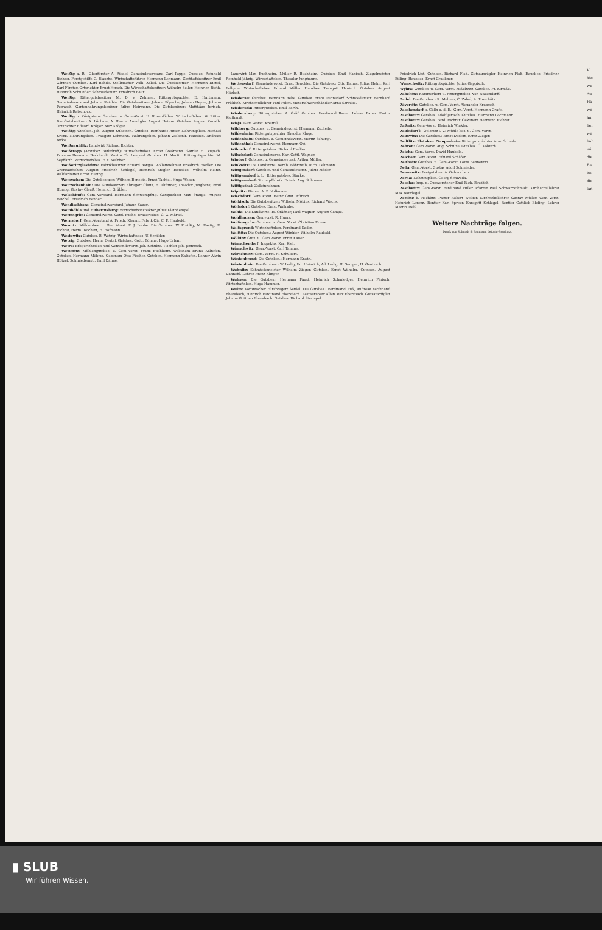Weißig a. R.: Oberförster A. Riedel. Gemeindevorstand Carl Poppe. Gutsbes. Reinhold Richter. Forstgehilfe G. Blasche. Wirtschaftsführer Hermann Lehmann. Gasthofsbesitzer Emil Gärtner. Gutsbes. Karl Rohde. Stellmacher Wilh. Zabel. Die Gutsbesitzer: Hermann Dietel, Karl Förster. Ortsrichter Ernst Hirsch. Die Wirtschaftsbesitzer: Wilhelm Seiler, Heinrich Rieth, Heinrich Schneider. Schmiedemstr. Friedrich Baur.
Weißig: Rittergutsbesitzer M. D. v. Zehmen. Rittergutspachter E. Hartmann. Gemeindevorstand Johann Reichte. Die Gutsbesitzer: Johann Pöpsche, Johann Heyne, Johann Petrasch. Gartennahrungsbesitzer Julius Heirmann. Die Gutsbesitzer: Matthäus Jurisch, Heinrich Ratschock.
Weißig b. Königstein: Gutsbes. u. Gem.-Vorst. H. Rosenlöcher. Wirtschaftsbes. W. Ritter. Die Gutsbesitzer: A. Löchner, A. Henze. Auszügler August Heinze. Gutsbes. August Kunath. Ortsrichter Eduard Kröger. Max Kröger.
Weißig: Gutsbes. Joh. August Kubatsch. Gutsbes. Reinhardt Ritter. Nahrungsbes. Michael Krenz. Nahrungsbes. Traugott Lehmann. Nahrungsbes. Johann Ziebank. Hausbes. Andreas Birke.
Weißnaußlitz: Landwirt Richard Richter.
Weißtropp (Amtsbez. Wilsdruff): Wirtschaftsbes. Ernst Gießmann. Sattler H. Kupsch. Privatus Hermann Burkhardt. Kantor Th. Leupold. Gutsbes. H. Martin. Rittergutspachter M. Seyffarth. Wirtschaftsbes. F. E. Walther.
Weißeritzglashütte: Fabrikbesitzer Eduard Borges. Zolleinnehmer Friedrich Fiedler. Die Grenzaufseher: August Friedrich Schlegel, Heinrich Ziegler. Hausbes. Wilhelm Heinz. Waldarbeiter Ernst Hering.
Weitzschen: Die Gutsbesitzer: Wilhelm Benedix, Ernst Tachiel, Hugo Weber.
Weitzschenhain: Die Gutsbesitzer: Ehregott Claus, E. Thürmer, Theodor Jungbans, Emil Hornig, Gustav Clauß, Heinrich Grübler.
Welschhufe: Gem.-Vorstand Hermann Schwempflug. Gutspachter Max Stange. August Reichel. Friedrich Bender.
Wendischbora: Gemeindevorstand Johann Sauer.
Weinböhla und Hubertusburg: Wirtschaftsinspektor Julius Kleinhempel.
Wermsgrün: Gemeindevorst. Gottl. Fuchs. Brauereibes. C. G. Märtel.
Wernsdorf: Gem.-Vorstand A. Friedr. Klemm. Fabrik-Dir. C. F. Haubold.
Wesnitz: Mühlenbes. u. Gem.-Vorst. F. J. Lobbe. Die Gutsbes. W. Preißig, M. Rastig, R. Richter, Herm. Teichert, E. Hofmann.
Westewitz: Gutsbes. B. Wetzig. Wirtschaftsbes. U. Schilder.
Wetzig: Gutsbes. Herm. Oertel. Gutsbes. Gottl. Böhme. Hugo Urban.
Wetro: Erbgerichtsbes. und Gemeindevorst. Joh. Schulze. Tischler Joh. Jermisch.
Wetteritz: Mühlengutsbes. u. Gem.-Vorst. Franz Buchheim. Oekonom Bruno Kaltofen. Gutsbes. Hermann Möbius. Oekonom Otto Fischer. Gutsbes. Hermann Kaltofen. Lehrer Alwin Hötzel. Schmiedemstr. Emil Dähne.
Landwirt Max Buchheim. Müller R. Buchheim. Gutsbes. Emil Hanisch. Ziegelmeister Reinhold Jähnig. Wirtschaftsbes. Theodor Junghanns.
Wettersdorf: Gemeindevorst. Ernst Beuchler. Die Gutsbes.: Otto Hanns, Julius Helm, Karl Fellgner. Wirtschaftsbes. Eduard Müller. Hausbes. Traugott Hanisch. Gutsbes. August Höckelt.
Wiederau: Gutsbes. Hermann Rebe. Gutsbes. Franz Pennedorf. Schmiedemstr. Bernhard Fröhlich. Kirchschullehrer Paul Pabst. Materialwarenhändler Arno Straube.
Wiederoda: Rittergutsbes. Emil Barth.
Wiedersberg: Rittergutsbes. A. Gräf. Gutsbes. Ferdinand Bauer. Lehrer Bauer. Pastor Kluthardt.
Wieja: Gem.-Vorst. Kreutel.
Wildberg: Gutsbes. u. Gemeindevorst. Hermann Zscheile.
Wildenhain: Rittergutspachter Theodor Kluge.
Wildenhain: Gutsbes. u. Gemeindevorst. Moritz Schurig.
Wildenthal: Gemeindevorst. Hermann Ott.
Wilmsdorf: Rittergutsbes. Richard Fiedler.
Wilschdorf: Gemeindevorst. Karl Gottl. Wagner.
Windorf: Gutsbes. u. Gemeindevorst. Arthur Müller.
Winkwitz: Die Landwirte: Bernh. Bähritsch, Rich. Lehmann.
Wittgendorf: Gutsbes. und Gemeindevorst. Julius Mäder.
Wittgensdorf b. L.: Rittergutsbes. Starke.
Wittgensdorf: Strumpffabrik. Friedr. Aug. Schumann.
Wittigsthal: Zolleinnehmer.
Wipnitz: Pfarrer A. B. Volkmann.
Wischdorf: Gem.-Vorst. Heinr. Gust. Wünsch.
Wölkisch: Die Gutsbesitzer: Wilhelm Möbius, Richard Wachs.
Wöllsdorf: Gutsbes. Ernst Wallrabe.
Wohla: Die Landwirte: H. Gräßner, Paul Wagner, August Gampe.
Wohlhausen: Gemvorst. R. Hums.
Wolfersgrün: Gutsbes. u. Gem. Vorst. Christian Friese.
Wolfsgrund: Wirtschaftsbes. Ferdinand Kaden.
Wolftitz: Die Gutsbes.: August Winkler, Wilhelm Raubold.
Wölkitz: Guts. u. Gem.-Vorst. Ernst Kauer.
Wünschendorf: Inspektor Karl Kiel.
Wünschwitz: Gem.-Vorst. Carl Tamme.
Würschnitz: Gem.-Vorst. H. Schubert.
Wüstenbrand: Die Gutsbes.: Hermann Knoth.
Wüstenhain: Die Gutsbes.: W. Ledig, Ed. Heinrich, Ad. Ledig, H. Semper, H. Gentzsch.
Wuhnitz: Schmiedemeister Wilhelm Zieger. Gutsbes. Ernst Wilhelm. Gutsbes. August Dannehl. Lehrer Franz Klinger.
Wuhsen: Die Gutsbes.: Hermann Faust, Heinrich Schmiedger, Heinrich Pärisch. Wirtschaftsbes. Hugo Hammer.
Wulm: Korbmacher Fürchtegott Seidel. Die Gutsbes.: Ferdinand Ruß, Andreas Ferdinand Ebersbach, Heinrich Ferdinand Ebersbach. Restaurateur Albin Max Ebersbach. Gutsauszügler Johann Gottlieb Ebersbach. Gutsbes. Richard Strampel.
Friedrich List. Gutsbes. Richard Floß. Gutsauszügler Heinrich Floß. Hausbes. Friedrich Billing. Hausbes. Ernst Graubner.
Wunschwitz: Rittergutspächter Julius Gappisch.
Wyhra: Gutsbes. u. Gem.-Vorst. Mißelwitz. Gutsbes. Fr. Kirmße.
Zabeltitz: Kammerherr u. Rittergutsbes. von Nauendorff.
Zadel: Die Gutsbes.: R. Mehner, C. Zabel, A. Troschütz.
Zävertitz: Gutsbes. u. Gem.-Vorst. Alexander Kratzsch.
Zaschendorf b. Cölln a. d. E.: Gem.-Vorst. Hermann Grafe.
Zaschwitz: Gutsbes. Adolf Jurisch. Gutsbes. Hermann Lochmann.
Zaschwitz: Gutsbes. Ferd. Richter. Oekonom Hermann Richter.
Zaßnitz: Gem.-Vorst. Heinrich Winkler.
Zaulsdorf b. Oelsnitz i. V.: Mühle bes. u. Gem.-Vorst.
Zauswitz: Die Gutsbes.: Ernst Dedert, Ernst Zieger.
Zedtlitz: Platekau. Naupenhain: Rittergutspächter Arno Schade.
Zehren: Gem.-Vorst. Aug. Schulze. Gutsbes. C. Kobisch.
Zeicha: Gem.-Vorst. David Haubold.
Zeichen: Gem.-Vorst. Eduard Schäfer.
Zeithain: Gutsbes. u. Gem.-Vorst. Louis Bennewitz.
Zella: Gem.-Vorst. Gustav Adolf Schmieder.
Zennewitz: Freigutsbes. A. Oehmichen.
Zerna: Nahrungsbes. Georg Schwoda.
Zescha: Insp. u. Gutsvorsteher Emil Rich. Beutlich.
Zeschwitz: Gem.-Vorst. Ferdinand Hiller. Pfarrer Paul Schwarzschmidt. Kirchschullehrer Max Baurlegel.
Zettlitz b. Rochlitz: Pastor Robert Welker. Kirchschullehrer Gustav Müller. Gem.-Vorst. Heinrich Lorenz. Rentier Karl Spreer. Ehregott Schlegel. Rentier Gottlieb Ebding. Lehrer Martin Tiebl.
Weitere Nachträge folgen.
Druck von Schmidt & Baumann Leipzig-Reudnitz.
V
Me
wu
Au
Ha
wo
an
hei
we
hab
mi
die
Ba
ist
die
lan
▮ SLUB
Wir führen Wissen.